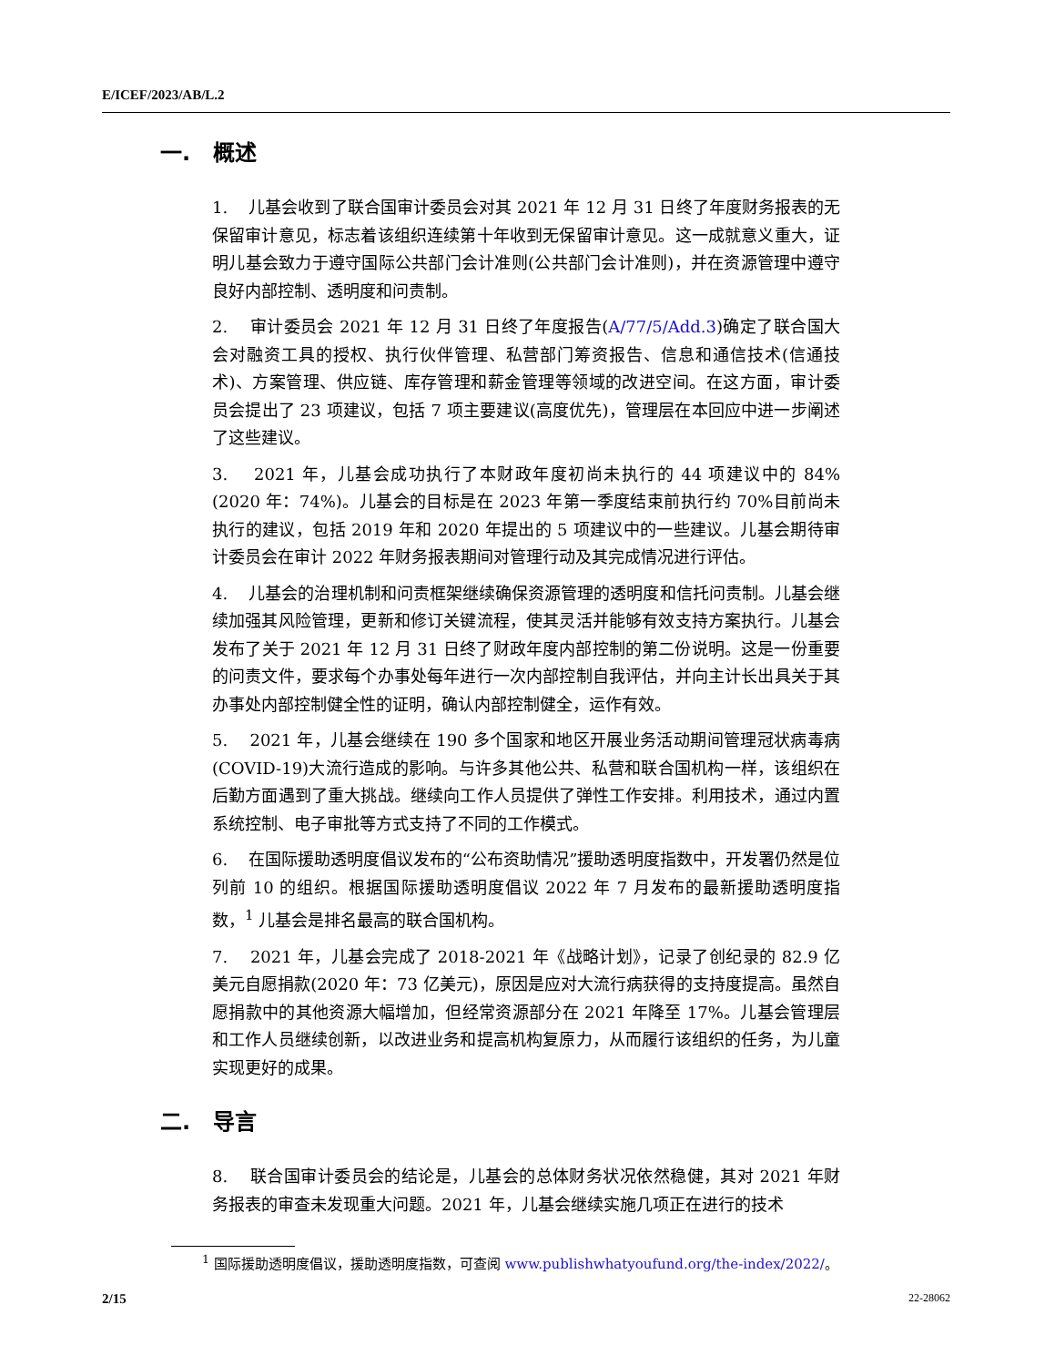E/ICEF/2023/AB/L.2
一. 概述
1. 儿基会收到了联合国审计委员会对其 2021 年 12 月 31 日终了年度财务报表的无保留审计意见，标志着该组织连续第十年收到无保留审计意见。这一成就意义重大，证明儿基会致力于遵守国际公共部门会计准则(公共部门会计准则)，并在资源管理中遵守良好内部控制、透明度和问责制。
2. 审计委员会 2021 年 12 月 31 日终了年度报告(A/77/5/Add.3)确定了联合国大会对融资工具的授权、执行伙伴管理、私营部门筹资报告、信息和通信技术(信通技术)、方案管理、供应链、库存管理和薪金管理等领域的改进空间。在这方面，审计委员会提出了 23 项建议，包括 7 项主要建议(高度优先)，管理层在本回应中进一步阐述了这些建议。
3. 2021 年，儿基会成功执行了本财政年度初尚未执行的 44 项建议中的 84% (2020 年：74%)。儿基会的目标是在 2023 年第一季度结束前执行约 70%目前尚未执行的建议，包括 2019 年和 2020 年提出的 5 项建议中的一些建议。儿基会期待审计委员会在审计 2022 年财务报表期间对管理行动及其完成情况进行评估。
4. 儿基会的治理机制和问责框架继续确保资源管理的透明度和信托问责制。儿基会继续加强其风险管理，更新和修订关键流程，使其灵活并能够有效支持方案执行。儿基会发布了关于 2021 年 12 月 31 日终了财政年度内部控制的第二份说明。这是一份重要的问责文件，要求每个办事处每年进行一次内部控制自我评估，并向主计长出具关于其办事处内部控制健全性的证明，确认内部控制健全，运作有效。
5. 2021 年，儿基会继续在 190 多个国家和地区开展业务活动期间管理冠状病毒病(COVID-19)大流行造成的影响。与许多其他公共、私营和联合国机构一样，该组织在后勤方面遇到了重大挑战。继续向工作人员提供了弹性工作安排。利用技术，通过内置系统控制、电子审批等方式支持了不同的工作模式。
6. 在国际援助透明度倡议发布的“公布资助情况”援助透明度指数中，开发署仍然是位列前 10 的组织。根据国际援助透明度倡议 2022 年 7 月发布的最新援助透明度指数，<sup>1</sup> 儿基会是排名最高的联合国机构。
7. 2021 年，儿基会完成了 2018-2021 年《战略计划》，记录了创纪录的 82.9 亿美元自愿捐款(2020 年：73 亿美元)，原因是应对大流行病获得的支持度提高。虽然自愿捐款中的其他资源大幅增加，但经常资源部分在 2021 年降至 17%。儿基会管理层和工作人员继续创新，以改进业务和提高机构复原力，从而履行该组织的任务，为儿童实现更好的成果。
二. 导言
8. 联合国审计委员会的结论是，儿基会的总体财务状况依然稳健，其对 2021 年财务报表的审查未发现重大问题。2021 年，儿基会继续实施几项正在进行的技术
<sup>1</sup> 国际援助透明度倡议，援助透明度指数，可查阅 www.publishwhatyoufund.org/the-index/2022/。
2/15 22-28062